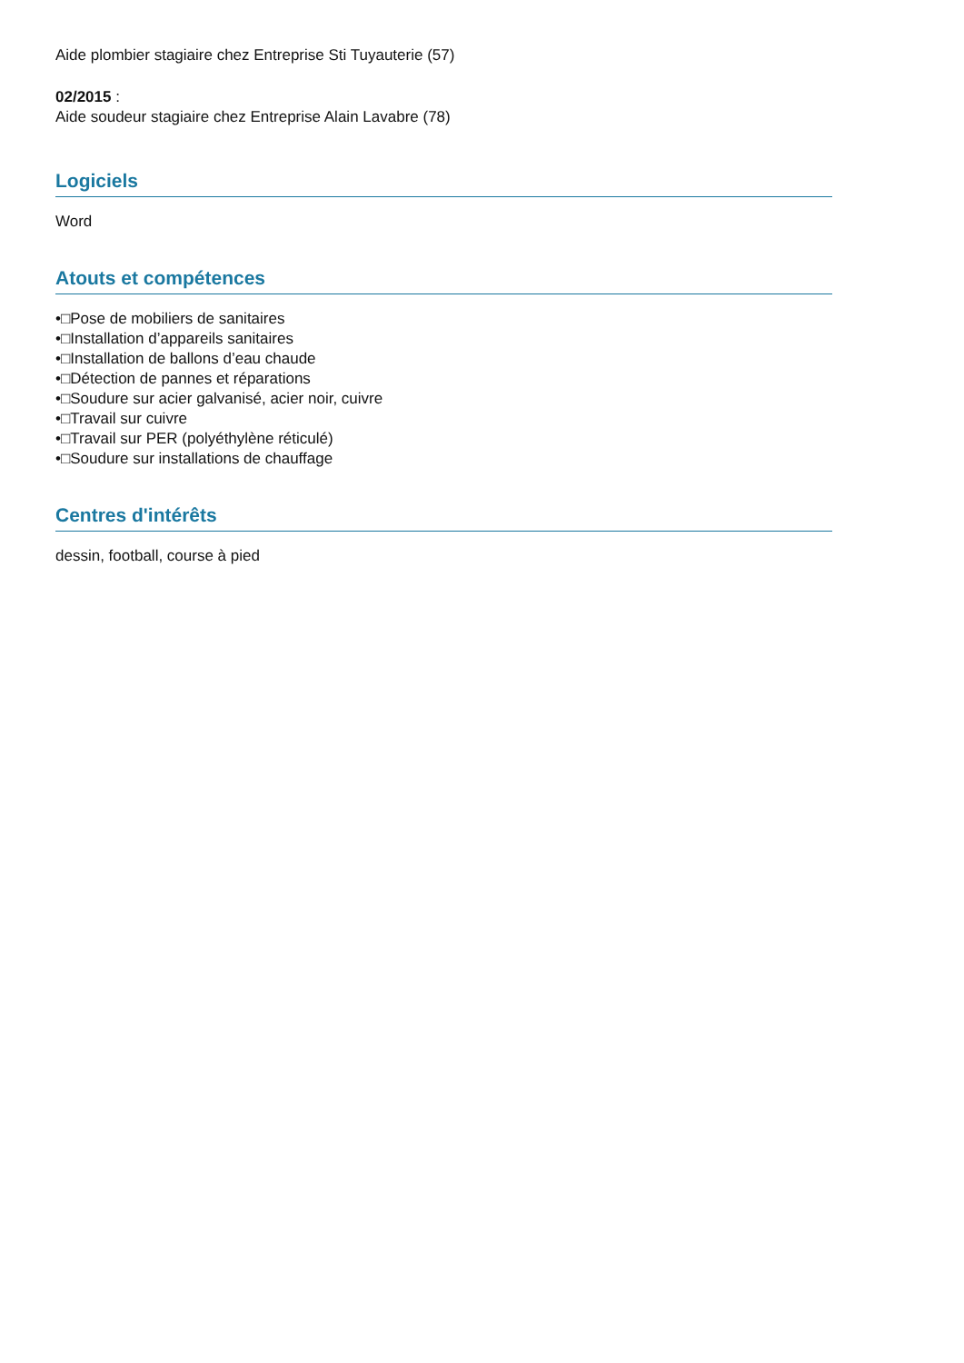Aide plombier stagiaire chez Entreprise Sti Tuyauterie (57)
02/2015 :
Aide soudeur stagiaire chez Entreprise Alain Lavabre (78)
Logiciels
Word
Atouts et compétences
•□Pose de mobiliers de sanitaires
•□Installation d’appareils sanitaires
•□Installation de ballons d’eau chaude
•□Détection de pannes et réparations
•□Soudure sur acier galvanisé, acier noir, cuivre
•□Travail sur cuivre
•□Travail sur PER (polyéthylène réticulé)
•□Soudure sur installations de chauffage
Centres d'intérêts
dessin, football, course à pied